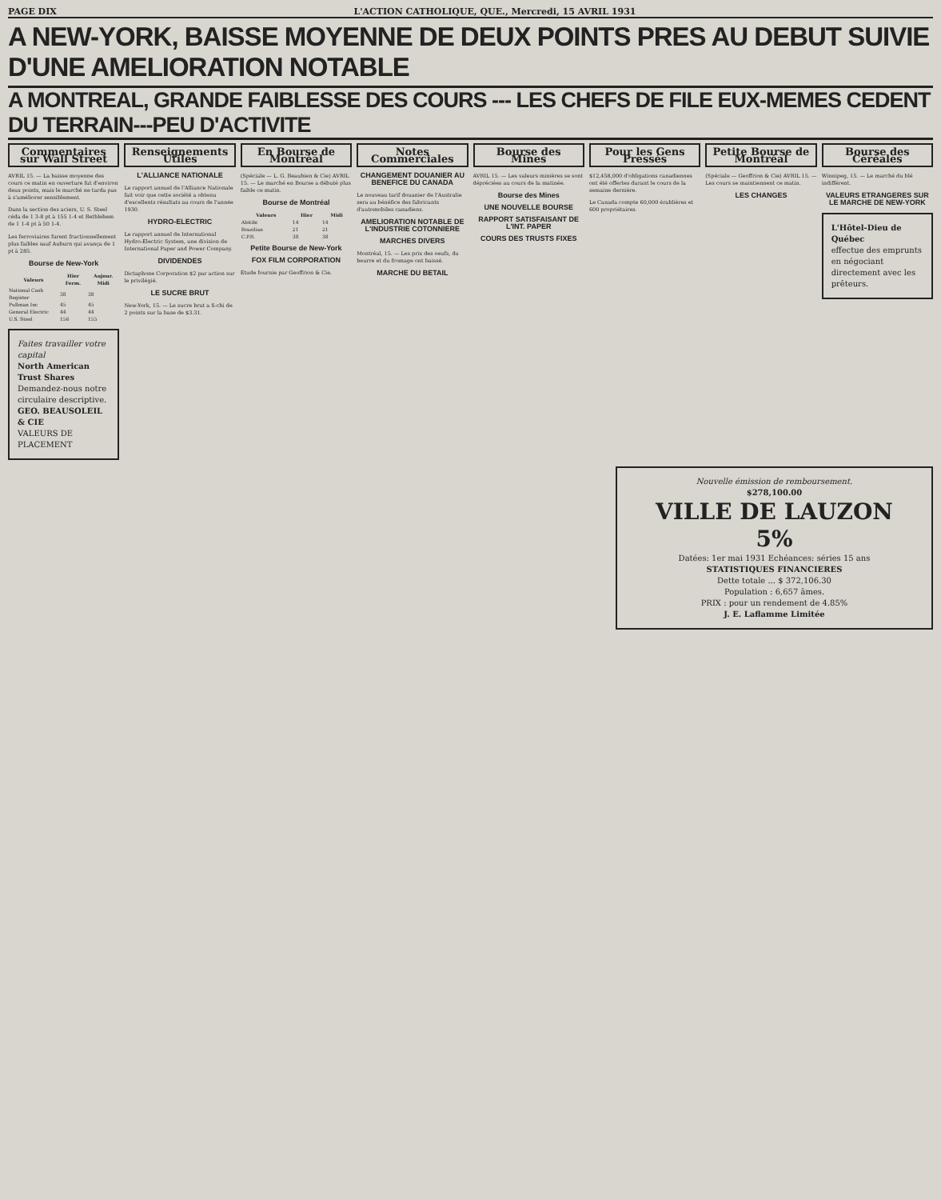PAGE DIX L'ACTION CATHOLIQUE, QUE., Mercredi, 15 AVRIL 1931
A NEW-YORK, BAISSE MOYENNE DE DEUX POINTS PRES AU DEBUT SUIVIE D'UNE AMELIORATION NOTABLE
A MONTREAL, GRANDE FAIBLESSE DES COURS --- LES CHEFS DE FILE EUX-MEMES CEDENT DU TERRAIN---PEU D'ACTIVITE
Commentaires sur Wall Street
AVRIL 15. — La baisse moyenne des cours ce matin en ouverture fut d'environ deux points, mais le marché ne tarda pas à s'améliorer sensiblement.
Dans la section des aciers, U. S. Steel céda de 1 3-8 pt à 155 1-4 et Bethlehem de 1 1-4 pt à 50 1-4.
Les ferroviaires furent fractionnellement plus faibles sauf Auburn qui avança de 1 pt à 285.
Bourse de New-York
| Valeurs | Hier Ferm. | Aujour. Midi |
| --- | --- | --- |
| National Cash Register | 38 | 38 |
| Pullman Inc | 45 | 45 |
| General Electric | 44 | 44 |
| U.S. Steel | 156 | 155 |
Faites travailler votre capital
North American Trust Shares
Demandez-nous notre circulaire descriptive.
GEO. BEAUSOLEIL & CIE
VALEURS DE PLACEMENT
Renseignements Utiles
L'ALLIANCE NATIONALE
Le rapport annuel de l'Alliance Nationale fait voir que cette société a obtenu d'excellents résultats au cours de l'année 1930.
HYDRO-ELECTRIC
Le rapport annuel de International Hydro-Electric System, une division de International Paper and Power Company.
DIVIDENDES
Dictaphone Corporation $2 par action sur le privilégié.
LE SUCRE BRUT
New-York, 15. — Le sucre brut a fi-chi de 2 points sur la base de $3.31.
En Bourse de Montréal
(Spéciale — L. G. Beaubien & Cie) AVRIL 15. — Le marché en Bourse a débuté plus faible ce matin.
Bourse de Montréal
| Valeurs | Hier | Midi |
| --- | --- | --- |
| Abitibi | 14 | 14 |
| Brazilian | 21 | 21 |
| C.P.R. | 38 | 38 |
Petite Bourse de New-York
FOX FILM CORPORATION
Etude fournie par Geoffrion & Cie.
Notes Commerciales
CHANGEMENT DOUANIER AU BENEFICE DU CANADA
Le nouveau tarif douanier de l'Australie sera au bénéfice des fabricants d'automobiles canadiens.
AMELIORATION NOTABLE DE L'INDUSTRIE COTONNIERE
MARCHES DIVERS
Montréal, 15. — Les prix des oeufs, du beurre et du fromage ont baissé.
MARCHE DU BETAIL
Bourse des Mines
AVRIL 15. — Les valeurs minières se sont dépréciées au cours de la matinée.
Bourse des Mines
UNE NOUVELLE BOURSE
RAPPORT SATISFAISANT DE L'INT. PAPER
COURS DES TRUSTS FIXES
Pour les Gens Pressés
$12,458,000 d'obligations canadiennes ont été offertes durant le cours de la semaine dernière.
Le Canada compte 60,000 érablières et 600 propriétaires.
Petite Bourse de Montréal
(Spéciale — Geoffrion & Cie) AVRIL 15. — Les cours se maintiennent ce matin.
LES CHANGES
Bourse des Céréales
Winnipeg, 15. — Le marché du blé indifférent.
VALEURS ETRANGERES SUR LE MARCHE DE NEW-YORK
L'Hôtel-Dieu de Québec
effectue des emprunts en négociant directement avec les prêteurs.
Nouvelle émission de remboursement.
$278,100.00
VILLE DE LAUZON
5%
Datées: 1er mai 1931 Echéances: séries 15 ans
STATISTIQUES FINANCIERES
Dette totale ... $ 372,106.30
Population : 6,657 âmes.
PRIX : pour un rendement de 4.85%
J. E. Laflamme Limitée